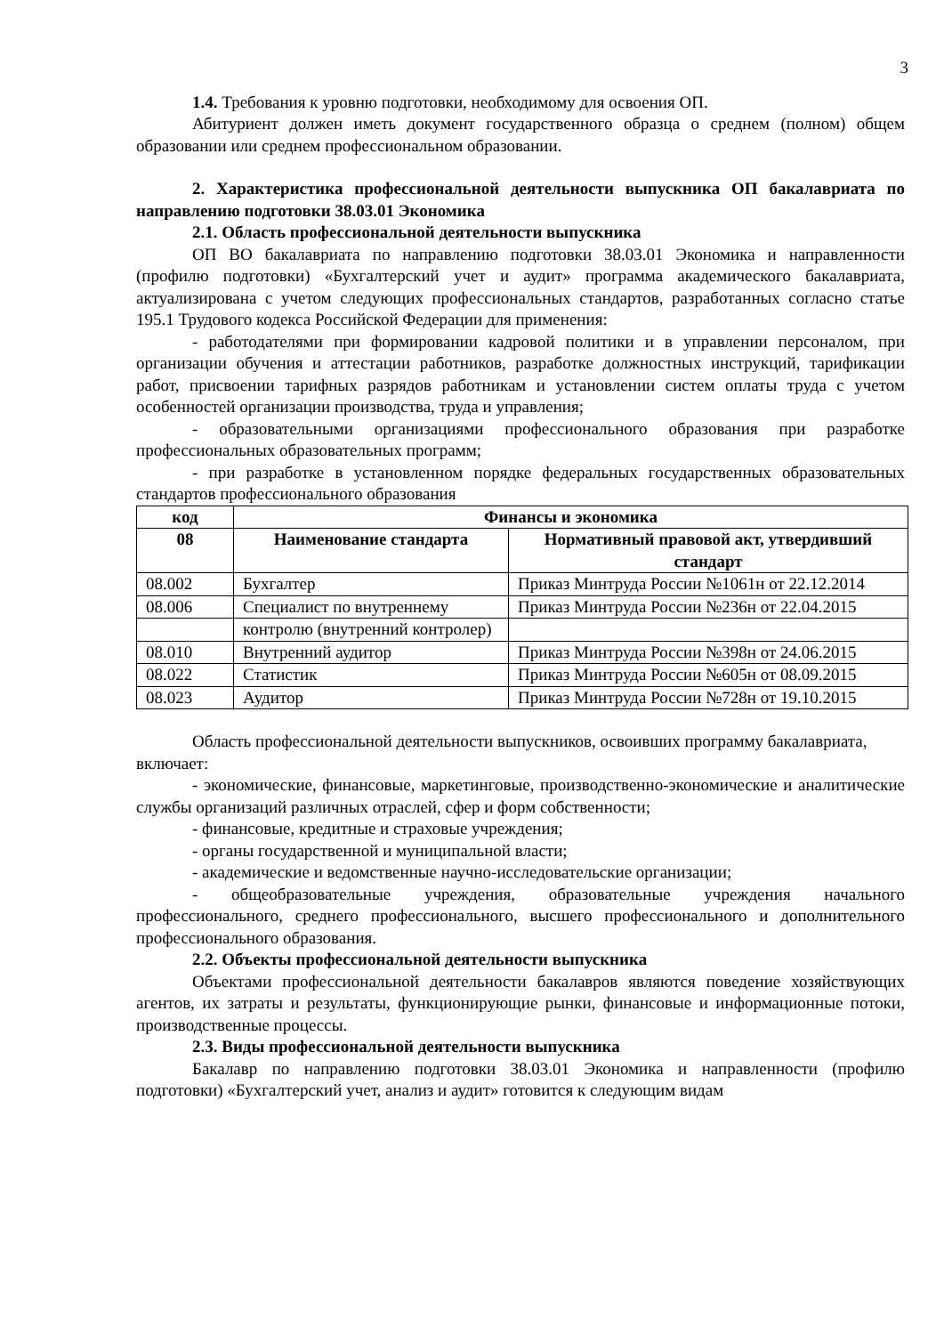3
1.4. Требования к уровню подготовки, необходимому для освоения ОП.
Абитуриент должен иметь документ государственного образца о среднем (полном) общем образовании или среднем профессиональном образовании.
2. Характеристика профессиональной деятельности выпускника ОП бакалавриата по направлению подготовки 38.03.01 Экономика
2.1. Область профессиональной деятельности выпускника
ОП ВО бакалавриата по направлению подготовки 38.03.01 Экономика и направленности (профилю подготовки) «Бухгалтерский учет и аудит» программа академического бакалавриата, актуализирована с учетом следующих профессиональных стандартов, разработанных согласно статье 195.1 Трудового кодекса Российской Федерации для применения:
- работодателями при формировании кадровой политики и в управлении персоналом, при организации обучения и аттестации работников, разработке должностных инструкций, тарификации работ, присвоении тарифных разрядов работникам и установлении систем оплаты труда с учетом особенностей организации производства, труда и управления;
- образовательными организациями профессионального образования при разработке профессиональных образовательных программ;
- при разработке в установленном порядке федеральных государственных образовательных стандартов профессионального образования
| код | Финансы и экономика | |
| --- | --- | --- |
| 08 | Наименование стандарта | Нормативный правовой акт, утвердивший стандарт |
| 08.002 | Бухгалтер | Приказ Минтруда России №1061н от 22.12.2014 |
| 08.006 | Специалист по внутреннему | Приказ Минтруда России №236н от 22.04.2015 |
| | контролю (внутренний контролер) | |
| 08.010 | Внутренний аудитор | Приказ Минтруда России №398н от 24.06.2015 |
| 08.022 | Статистик | Приказ Минтруда России №605н от 08.09.2015 |
| 08.023 | Аудитор | Приказ Минтруда России №728н от 19.10.2015 |
Область профессиональной деятельности выпускников, освоивших программу бакалавриата, включает:
- экономические, финансовые, маркетинговые, производственно-экономические и аналитические службы организаций различных отраслей, сфер и форм собственности;
- финансовые, кредитные и страховые учреждения;
- органы государственной и муниципальной власти;
- академические и ведомственные научно-исследовательские организации;
- общеобразовательные учреждения, образовательные учреждения начального профессионального, среднего профессионального, высшего профессионального и дополнительного профессионального образования.
2.2. Объекты профессиональной деятельности выпускника
Объектами профессиональной деятельности бакалавров являются поведение хозяйствующих агентов, их затраты и результаты, функционирующие рынки, финансовые и информационные потоки, производственные процессы.
2.3. Виды профессиональной деятельности выпускника
Бакалавр по направлению подготовки 38.03.01 Экономика и направленности (профилю подготовки) «Бухгалтерский учет, анализ и аудит» готовится к следующим видам